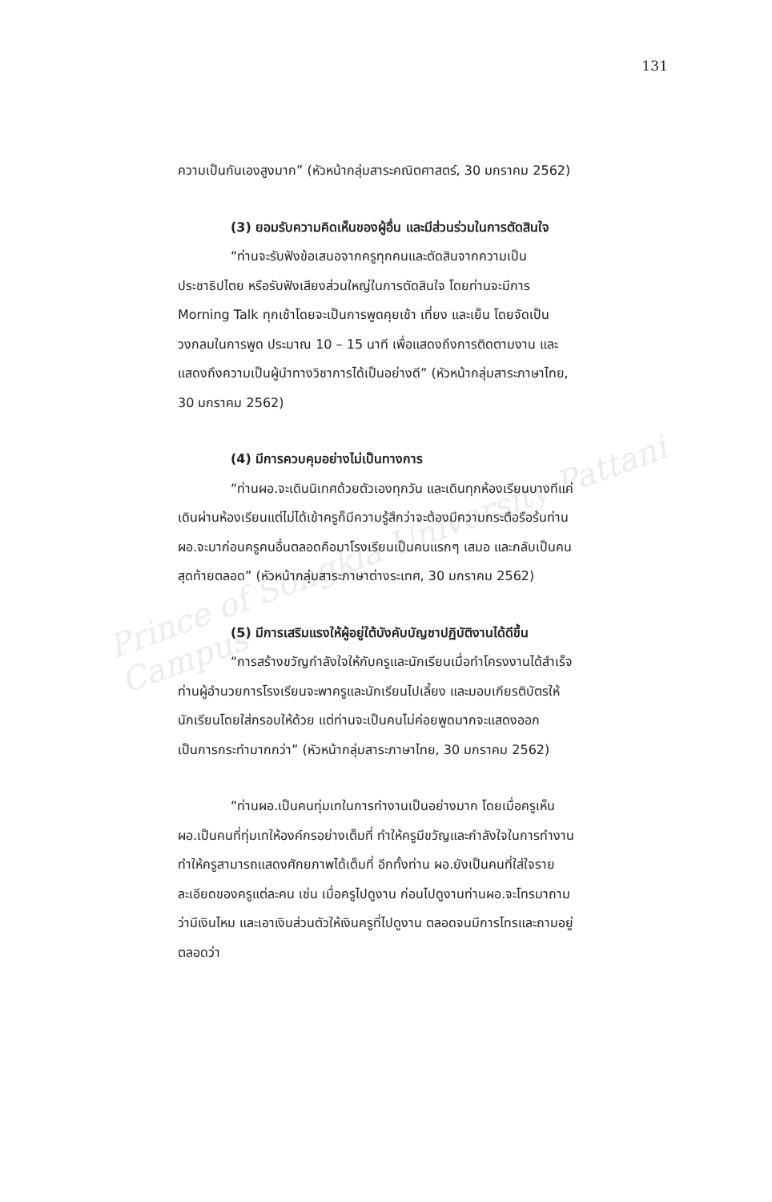Prince of Songkla University Pattani Campus
131
ความเป็นกันเองสูงมาก” (หัวหน้ากลุ่มสาระคณิตศาสตร์, 30 มกราคม 2562)
(3) ยอมรับความคิดเห็นของผู้อื่น และมีส่วนร่วมในการตัดสินใจ
“ท่านจะรับฟังข้อเสนอจากครูทุกคนและตัดสินจากความเป็นประชาธิปไตย หรือรับฟังเสียงส่วนใหญ่ในการตัดสินใจ โดยท่านจะมีการ Morning Talk ทุกเช้าโดยจะเป็นการพูดคุยเช้า เที่ยง และเย็น โดยจัดเป็นวงกลมในการพูด ประมาณ 10 – 15 นาที เพื่อแสดงถึงการติดตามงาน และแสดงถึงความเป็นผู้นำทางวิชาการได้เป็นอย่างดี” (หัวหน้ากลุ่มสาระภาษาไทย, 30 มกราคม 2562)
(4) มีการควบคุมอย่างไม่เป็นทางการ
“ท่านผอ.จะเดินนิเทศด้วยตัวเองทุกวัน และเดินทุกห้องเรียนบางทีแค่เดินผ่านห้องเรียนแต่ไม่ได้เข้าครูก็มีความรู้สึกว่าจะต้องมีความกระตือรือร้นท่านผอ.จะมาก่อนครูคนอื่นตลอดคือมาโรงเรียนเป็นคนแรกๆ เสมอ และกลับเป็นคนสุดท้ายตลอด” (หัวหน้ากลุ่มสาระภาษาต่างระเทศ, 30 มกราคม 2562)
(5) มีการเสริมแรงให้ผู้อยู่ใต้บังคับบัญชาปฏิบัติงานได้ดีขึ้น
“การสร้างขวัญกำลังใจให้กับครูและนักเรียนเมื่อทำโครงงานได้สำเร็จ ท่านผู้อำนวยการโรงเรียนจะพาครูและนักเรียนไปเลี้ยง และมอบเกียรติบัตรให้นักเรียนโดยใส่กรอบให้ด้วย แต่ท่านจะเป็นคนไม่ค่อยพูดมากจะแสดงออกเป็นการกระทำมากกว่า” (หัวหน้ากลุ่มสาระภาษาไทย, 30 มกราคม 2562)
“ท่านผอ.เป็นคนทุ่มเทในการทำงานเป็นอย่างมาก โดยเมื่อครูเห็น ผอ.เป็นคนที่ทุ่มเทให้องค์กรอย่างเต็มที่ ทำให้ครูมีขวัญและกำลังใจในการทำงาน ทำให้ครูสามารถแสดงศักยภาพได้เต็มที่ อีกทั้งท่าน ผอ.ยังเป็นคนที่ใส่ใจรายละเอียดของครูแต่ละคน เช่น เมื่อครูไปดูงาน ก่อนไปดูงานท่านผอ.จะโทรมาถามว่ามีเงินไหม และเอาเงินส่วนตัวให้เงินครูที่ไปดูงาน ตลอดจนมีการโทรและถามอยู่ตลอดว่า